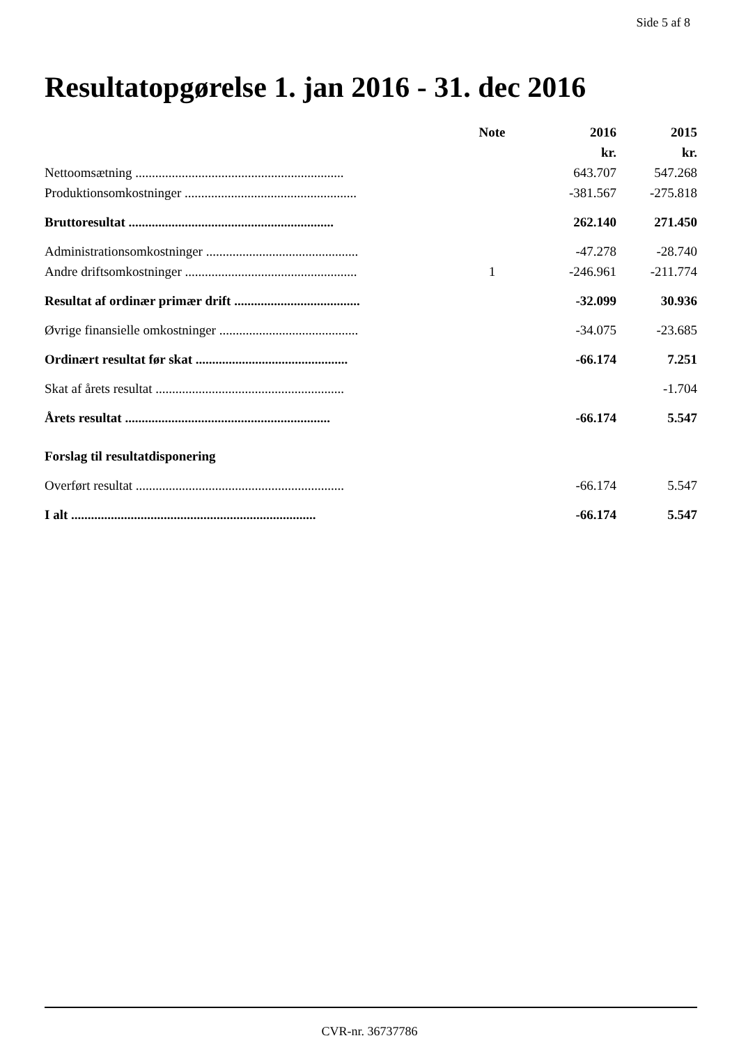Side 5 af 8
Resultatopgørelse 1. jan 2016 - 31. dec 2016
| | Note | 2016 | 2015 |
| --- | --- | --- | --- |
| | | kr. | kr. |
| Nettoomsætning ............................................................... | | 643.707 | 547.268 |
| Produktionsomkostninger .................................................... | | -381.567 | -275.818 |
| Bruttoresultat .............................................................. | | 262.140 | 271.450 |
| Administrationsomkostninger .............................................. | | -47.278 | -28.740 |
| Andre driftsomkostninger .................................................... | 1 | -246.961 | -211.774 |
| Resultat af ordinær primær drift ...................................... | | -32.099 | 30.936 |
| Øvrige finansielle omkostninger .......................................... | | -34.075 | -23.685 |
| Ordinært resultat før skat .............................................. | | -66.174 | 7.251 |
| Skat af årets resultat ......................................................... | | | -1.704 |
| Årets resultat .............................................................. | | -66.174 | 5.547 |
| Forslag til resultatdisponering | | | |
| Overført resultat ............................................................... | | -66.174 | 5.547 |
| I alt .......................................................................... | | -66.174 | 5.547 |
CVR-nr. 36737786